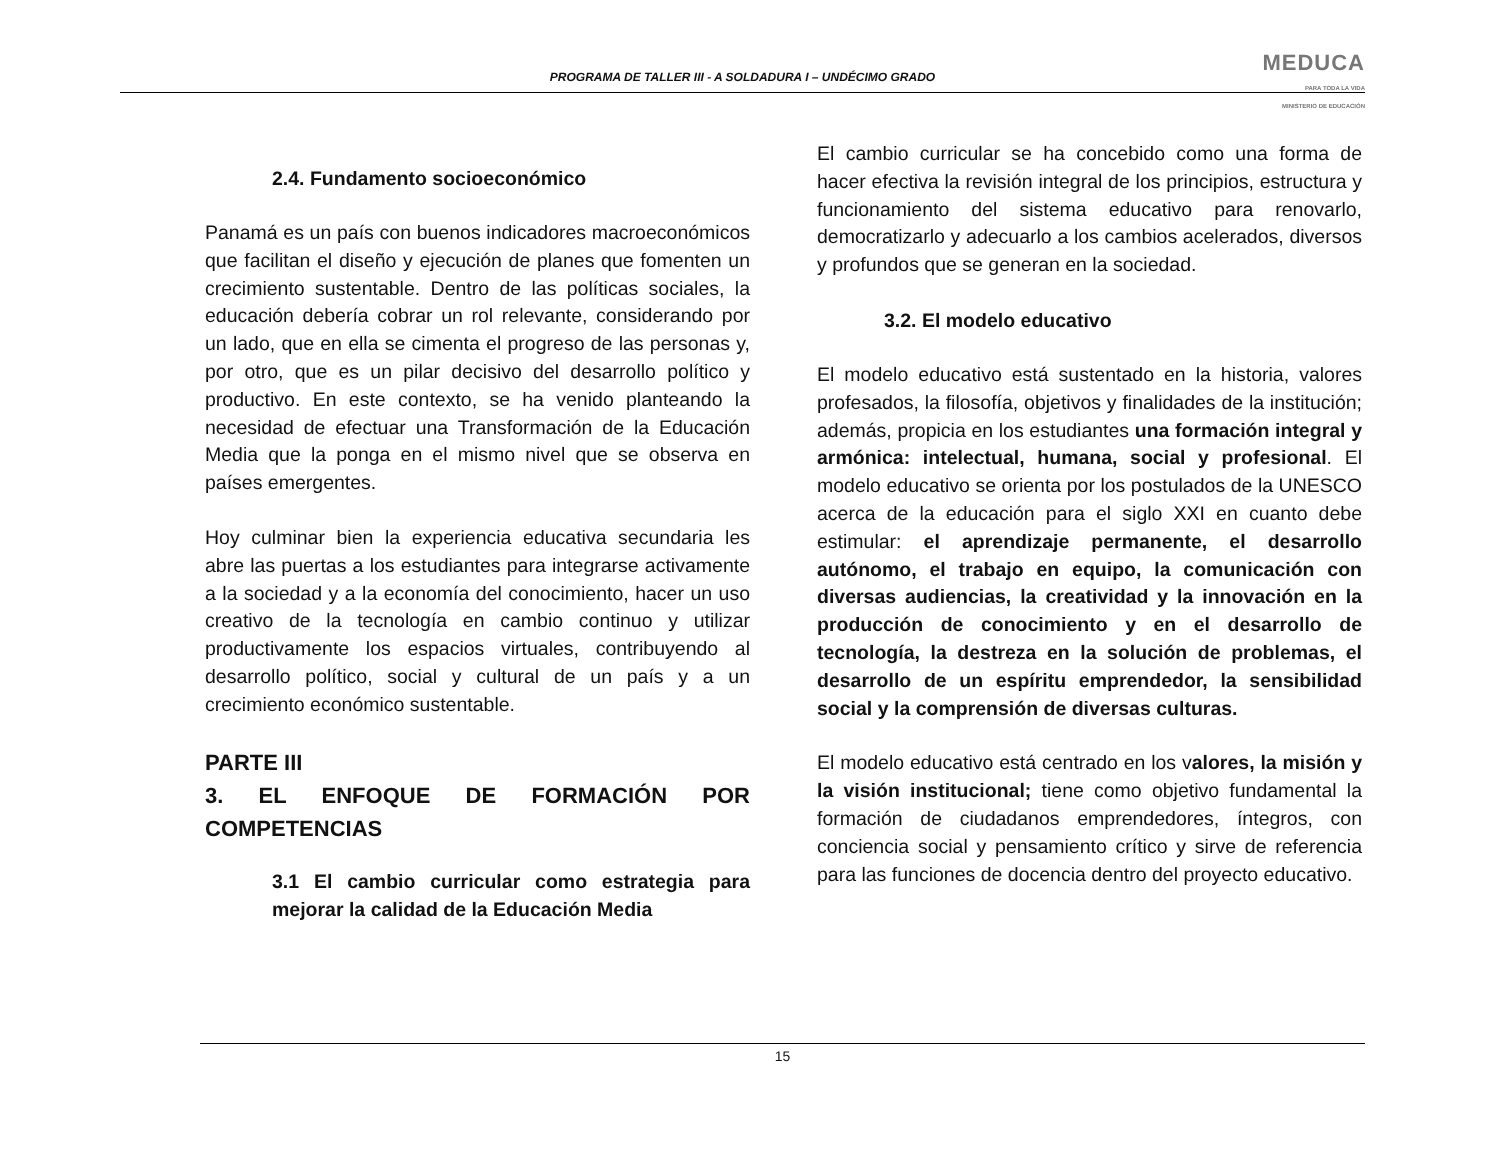PROGRAMA DE TALLER III - A SOLDADURA I – UNDÉCIMO GRADO
MEDUCA
PARA TODA LA VIDA
MINISTERIO DE EDUCACIÓN
2.4. Fundamento socioeconómico
Panamá es un país con buenos indicadores macroeconómicos que facilitan el diseño y ejecución de planes que fomenten un crecimiento sustentable. Dentro de las políticas sociales, la educación debería cobrar un rol relevante, considerando por un lado, que en ella se cimenta el progreso de las personas y, por otro, que es un pilar decisivo del desarrollo político y productivo. En este contexto, se ha venido planteando la necesidad de efectuar una Transformación de la Educación Media que la ponga en el mismo nivel que se observa en países emergentes.
Hoy culminar bien la experiencia educativa secundaria les abre las puertas a los estudiantes para integrarse activamente a la sociedad y a la economía del conocimiento, hacer un uso creativo de la tecnología en cambio continuo y utilizar productivamente los espacios virtuales, contribuyendo al desarrollo político, social y cultural de un país y a un crecimiento económico sustentable.
PARTE III
3. EL ENFOQUE DE FORMACIÓN POR COMPETENCIAS
3.1 El cambio curricular como estrategia para mejorar la calidad de la Educación Media
El cambio curricular se ha concebido como una forma de hacer efectiva la revisión integral de los principios, estructura y funcionamiento del sistema educativo para renovarlo, democratizarlo y adecuarlo a los cambios acelerados, diversos y profundos que se generan en la sociedad.
3.2. El modelo educativo
El modelo educativo está sustentado en la historia, valores profesados, la filosofía, objetivos y finalidades de la institución; además, propicia en los estudiantes una formación integral y armónica: intelectual, humana, social y profesional. El modelo educativo se orienta por los postulados de la UNESCO acerca de la educación para el siglo XXI en cuanto debe estimular: el aprendizaje permanente, el desarrollo autónomo, el trabajo en equipo, la comunicación con diversas audiencias, la creatividad y la innovación en la producción de conocimiento y en el desarrollo de tecnología, la destreza en la solución de problemas, el desarrollo de un espíritu emprendedor, la sensibilidad social y la comprensión de diversas culturas.
El modelo educativo está centrado en los valores, la misión y la visión institucional; tiene como objetivo fundamental la formación de ciudadanos emprendedores, íntegros, con conciencia social y pensamiento crítico y sirve de referencia para las funciones de docencia dentro del proyecto educativo.
15